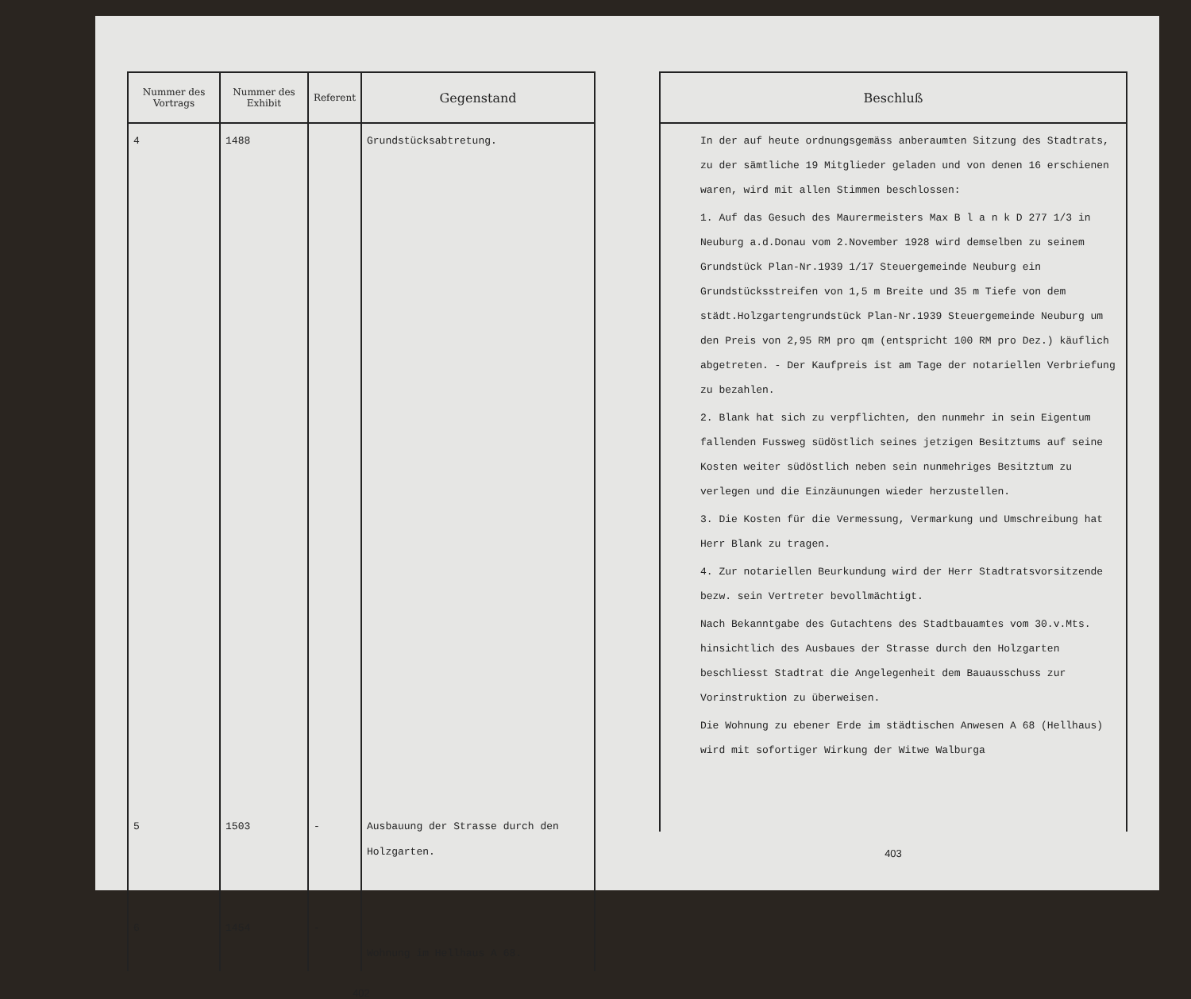| Nummer des Vortrags | Nummer des Exhibit | Referent | Gegenstand |
| --- | --- | --- | --- |
| 4 5 6 | 1488 1503 1454 | - - | Grundstücksabtretung. Ausbauung der Strasse durch den Holzgarten. Wohnung im Hellhaus A 68. |
402
| Beschluß |
| --- |
| In der auf heute ordnungsgemäss anberaumten Sitzung des Stadtrats, zu der sämtliche 19 Mitglieder geladen und von denen 16 erschienen waren, wird mit allen Stimmen beschlossen: 1. Auf das Gesuch des Maurermeisters Max B l a n k D 277 1/3 in Neuburg a.d.Donau vom 2.November 1928 wird demselben zu seinem Grundstück Plan-Nr.1939 1/17 Steuergemeinde Neuburg ein Grundstücksstreifen von 1,5 m Breite und 35 m Tiefe von dem städt.Holzgartengrundstück Plan-Nr.1939 Steuergemeinde Neuburg um den Preis von 2,95 RM pro qm (entspricht 100 RM pro Dez.) käuflich abgetreten. - Der Kaufpreis ist am Tage der notariellen Verbriefung zu bezahlen. 2. Blank hat sich zu verpflichten, den nunmehr in sein Eigentum fallenden Fussweg südöstlich seines jetzigen Besitztums auf seine Kosten weiter südöstlich neben sein nunmehriges Besitztum zu verlegen und die Einzäunungen wieder herzustellen. 3. Die Kosten für die Vermessung, Vermarkung und Umschreibung hat Herr Blank zu tragen. 4. Zur notariellen Beurkundung wird der Herr Stadtratsvorsitzende bezw. sein Vertreter bevollmächtigt. Nach Bekanntgabe des Gutachtens des Stadtbauamtes vom 30.v.Mts. hinsichtlich des Ausbaues der Strasse durch den Holzgarten beschliesst Stadtrat die Angelegenheit dem Bauausschuss zur Vorinstruktion zu überweisen. Die Wohnung zu ebener Erde im städtischen Anwesen A 68 (Hellhaus) wird mit sofortiger Wirkung der Witwe Walburga |
403